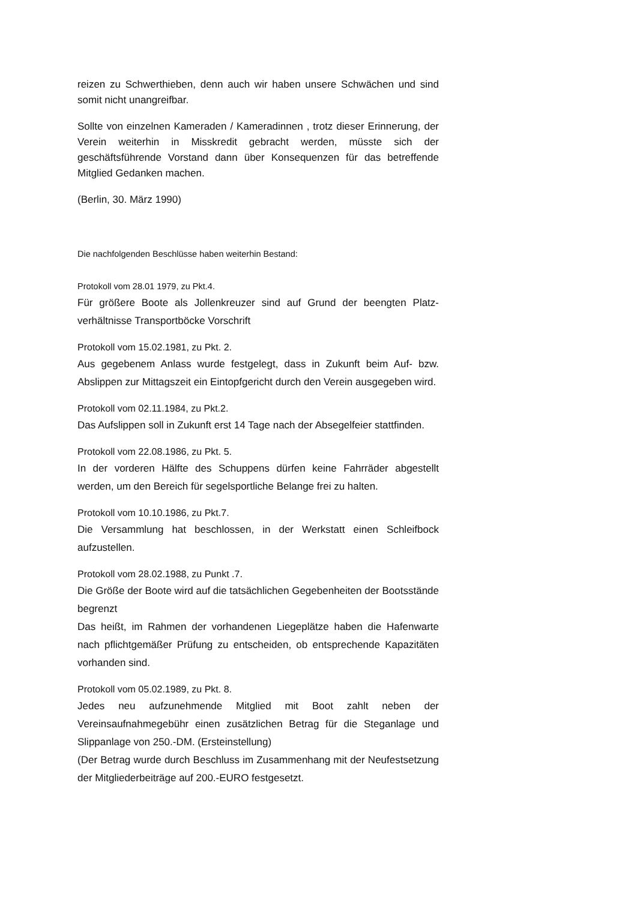reizen zu Schwerthieben, denn auch wir haben unsere Schwächen und sind somit nicht unangreifbar.
Sollte von einzelnen Kameraden / Kameradinnen , trotz dieser Erinnerung, der Verein weiterhin in Misskredit gebracht werden, müsste sich der geschäftsführende Vorstand dann über Konsequenzen für das betreffende Mitglied Gedanken machen.
(Berlin, 30. März 1990)
Die nachfolgenden Beschlüsse haben weiterhin Bestand:
Protokoll vom 28.01 1979, zu Pkt.4.
Für größere Boote als Jollenkreuzer sind auf Grund der beengten Platz-verhältnisse Transportböcke Vorschrift
Protokoll vom 15.02.1981, zu Pkt. 2.
Aus gegebenem Anlass wurde festgelegt, dass in Zukunft beim Auf- bzw. Abslippen zur Mittagszeit ein Eintopfgericht durch den Verein ausgegeben wird.
Protokoll vom 02.11.1984, zu Pkt.2.
Das Aufslippen soll in Zukunft erst 14 Tage nach der Absegelfeier stattfinden.
Protokoll vom 22.08.1986, zu Pkt. 5.
In der vorderen Hälfte des Schuppens dürfen keine Fahrräder abgestellt werden, um den Bereich für segelsportliche Belange frei zu halten.
Protokoll vom 10.10.1986, zu Pkt.7.
Die Versammlung hat beschlossen, in der Werkstatt einen Schleifbock aufzustellen.
Protokoll vom 28.02.1988, zu Punkt .7.
Die Größe der Boote wird auf die tatsächlichen Gegebenheiten der Bootsstände begrenzt
Das heißt, im Rahmen der vorhandenen Liegeplätze haben die Hafenwarte nach pflichtgemäßer Prüfung zu entscheiden, ob entsprechende Kapazitäten vorhanden sind.
Protokoll vom 05.02.1989, zu Pkt. 8.
Jedes neu aufzunehmende Mitglied mit Boot zahlt neben der Vereinsaufnahmegebühr einen zusätzlichen Betrag für die Steganlage und Slippanlage von 250.-DM. (Ersteinstellung)
(Der Betrag wurde durch Beschluss im Zusammenhang mit der Neufestsetzung der Mitgliederbeiträge auf 200.-EURO festgesetzt.